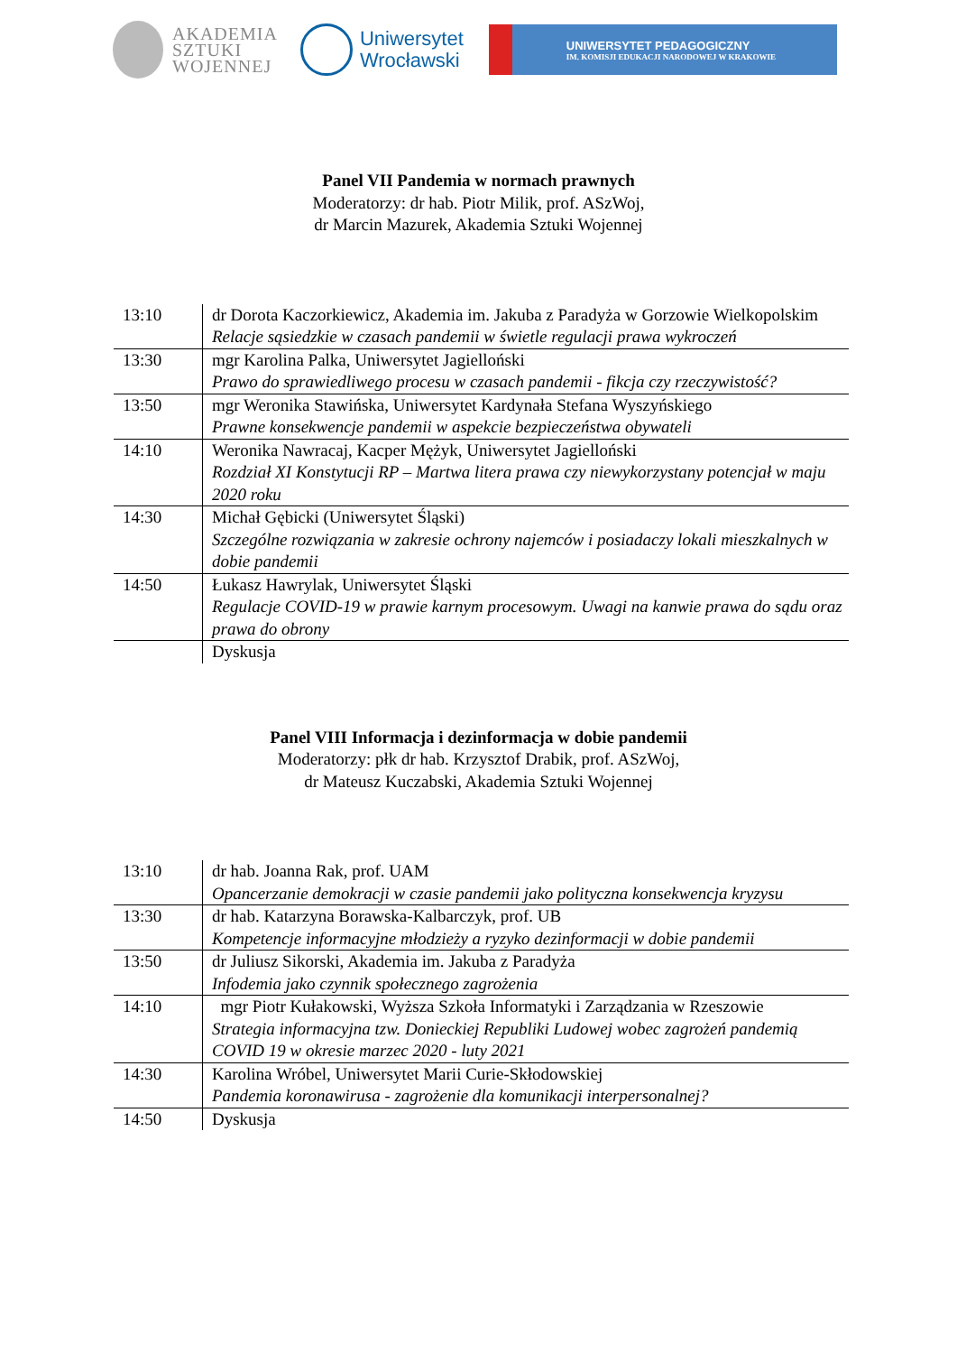AKADEMIA
SZTUKI
WOJENNEJ
Uniwersytet
Wrocławski
UNIWERSYTET PEDAGOGICZNY
IM. KOMISJI EDUKACJI NARODOWEJ W KRAKOWIE
Panel VII Pandemia w normach prawnych
Moderatorzy: dr hab. Piotr Milik, prof. ASzWoj,
dr Marcin Mazurek, Akademia Sztuki Wojennej
| 13:10 | dr Dorota Kaczorkiewicz, Akademia im. Jakuba z Paradyża w Gorzowie Wielkopolskim Relacje sąsiedzkie w czasach pandemii w świetle regulacji prawa wykroczeń |
| 13:30 | mgr Karolina Palka, Uniwersytet Jagielloński Prawo do sprawiedliwego procesu w czasach pandemii - fikcja czy rzeczywistość? |
| 13:50 | mgr Weronika Stawińska, Uniwersytet Kardynała Stefana Wyszyńskiego Prawne konsekwencje pandemii w aspekcie bezpieczeństwa obywateli |
| 14:10 | Weronika Nawracaj, Kacper Mężyk, Uniwersytet Jagielloński Rozdział XI Konstytucji RP – Martwa litera prawa czy niewykorzystany potencjał w maju 2020 roku |
| 14:30 | Michał Gębicki (Uniwersytet Śląski) Szczególne rozwiązania w zakresie ochrony najemców i posiadaczy lokali mieszkalnych w dobie pandemii |
| 14:50 | Łukasz Hawrylak, Uniwersytet Śląski Regulacje COVID-19 w prawie karnym procesowym. Uwagi na kanwie prawa do sądu oraz prawa do obrony |
| | Dyskusja |
Panel VIII Informacja i dezinformacja w dobie pandemii
Moderatorzy: płk dr hab. Krzysztof Drabik, prof. ASzWoj,
dr Mateusz Kuczabski, Akademia Sztuki Wojennej
| 13:10 | dr hab. Joanna Rak, prof. UAM Opancerzanie demokracji w czasie pandemii jako polityczna konsekwencja kryzysu |
| 13:30 | dr hab. Katarzyna Borawska-Kalbarczyk, prof. UB Kompetencje informacyjne młodzieży a ryzyko dezinformacji w dobie pandemii |
| 13:50 | dr Juliusz Sikorski, Akademia im. Jakuba z Paradyża Infodemia jako czynnik społecznego zagrożenia |
| 14:10 | mgr Piotr Kułakowski, Wyższa Szkoła Informatyki i Zarządzania w Rzeszowie Strategia informacyjna tzw. Donieckiej Republiki Ludowej wobec zagrożeń pandemią COVID 19 w okresie marzec 2020 - luty 2021 |
| 14:30 | Karolina Wróbel, Uniwersytet Marii Curie-Skłodowskiej Pandemia koronawirusa - zagrożenie dla komunikacji interpersonalnej? |
| 14:50 | Dyskusja |